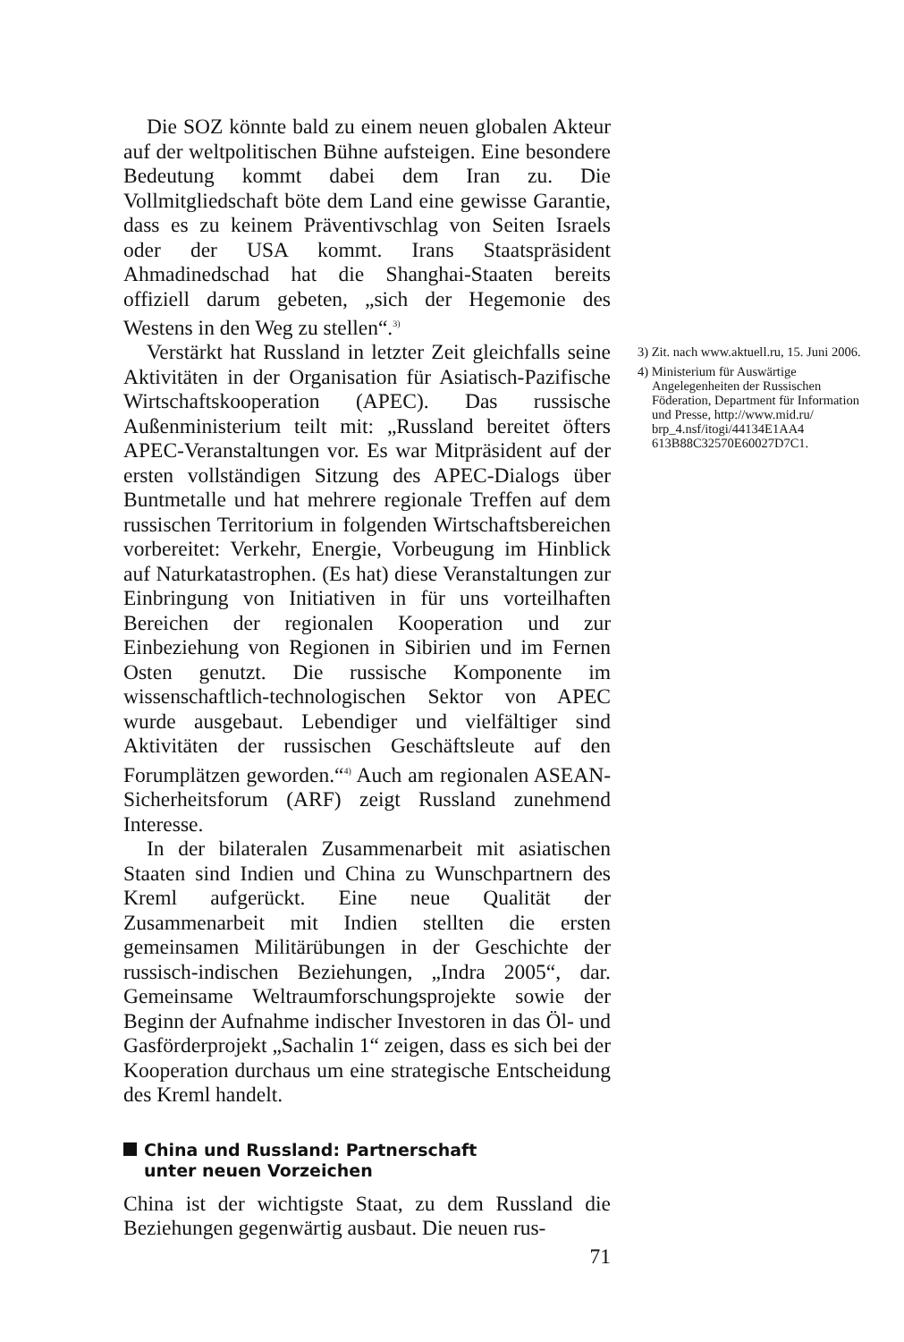Die SOZ könnte bald zu einem neuen globalen Akteur auf der weltpolitischen Bühne aufsteigen. Eine besondere Bedeutung kommt dabei dem Iran zu. Die Vollmitgliedschaft böte dem Land eine gewisse Garantie, dass es zu keinem Präventivschlag von Seiten Israels oder der USA kommt. Irans Staatspräsident Ahmadinedschad hat die Shanghai-Staaten bereits offiziell darum gebeten, „sich der Hegemonie des Westens in den Weg zu stellen“.<sup>3)</sup>
Verstärkt hat Russland in letzter Zeit gleichfalls seine Aktivitäten in der Organisation für Asiatisch-Pazifische Wirtschaftskooperation (APEC). Das russische Außenministerium teilt mit: „Russland bereitet öfters APEC-Veranstaltungen vor. Es war Mitpräsident auf der ersten vollständigen Sitzung des APEC-Dialogs über Buntmetalle und hat mehrere regionale Treffen auf dem russischen Territorium in folgenden Wirtschaftsbereichen vorbereitet: Verkehr, Energie, Vorbeugung im Hinblick auf Naturkatastrophen. (Es hat) diese Veranstaltungen zur Einbringung von Initiativen in für uns vorteilhaften Bereichen der regionalen Kooperation und zur Einbeziehung von Regionen in Sibirien und im Fernen Osten genutzt. Die russische Komponente im wissenschaftlich-technologischen Sektor von APEC wurde ausgebaut. Lebendiger und vielfältiger sind Aktivitäten der russischen Geschäftsleute auf den Forumplätzen geworden.“<sup>4)</sup> Auch am regionalen ASEAN-Sicherheitsforum (ARF) zeigt Russland zunehmend Interesse.
In der bilateralen Zusammenarbeit mit asiatischen Staaten sind Indien und China zu Wunschpartnern des Kreml aufgerückt. Eine neue Qualität der Zusammenarbeit mit Indien stellten die ersten gemeinsamen Militärübungen in der Geschichte der russisch-indischen Beziehungen, „Indra 2005“, dar. Gemeinsame Weltraumforschungsprojekte sowie der Beginn der Aufnahme indischer Investoren in das Öl- und Gasförderprojekt „Sachalin 1“ zeigen, dass es sich bei der Kooperation durchaus um eine strategische Entscheidung des Kreml handelt.
China und Russland: Partnerschaft
unter neuen Vorzeichen
China ist der wichtigste Staat, zu dem Russland die Beziehungen gegenwärtig ausbaut. Die neuen rus-
71
3) Zit. nach www.aktuell.ru, 15. Juni 2006.
4) Ministerium für Auswärtige Angelegenheiten der Russischen Föderation, Department für Information und Presse, http://www.mid.ru/ brp_4.nsf/itogi/44134E1AA4 613B88C32570E60027D7C1.